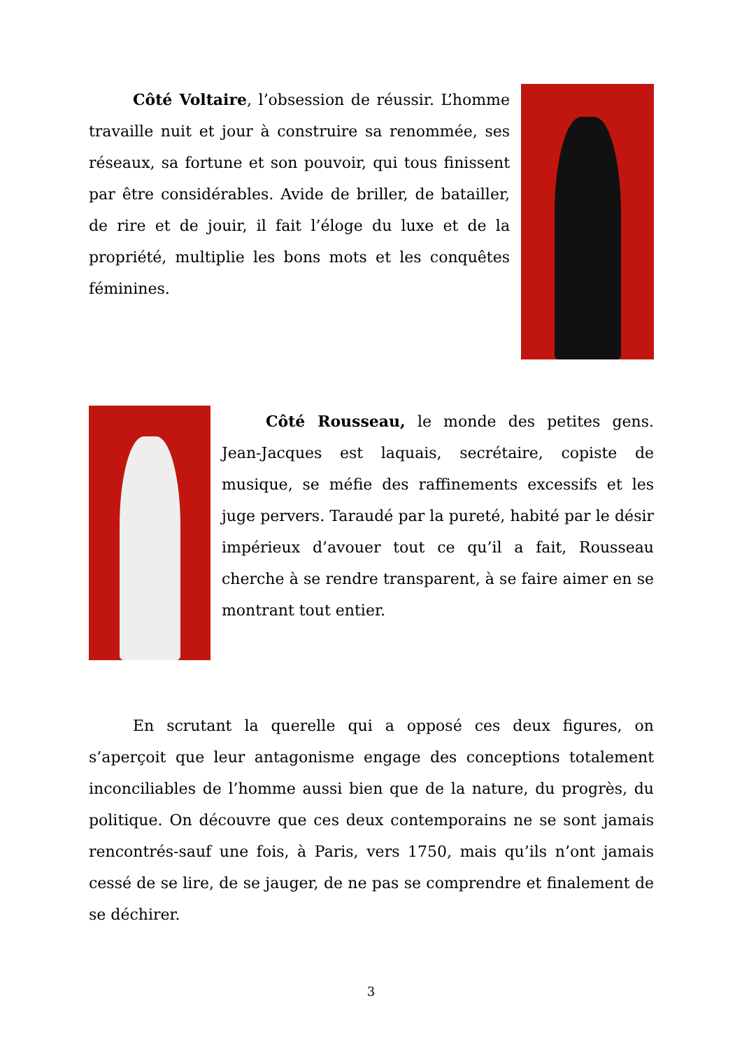Côté Voltaire, l’obsession de réussir. L’homme travaille nuit et jour à construire sa renommée, ses réseaux, sa fortune et son pouvoir, qui tous finissent par être considérables. Avide de briller, de batailler, de rire et de jouir, il fait l’éloge du luxe et de la propriété, multiplie les bons mots et les conquêtes féminines.
Côté Rousseau, le monde des petites gens. Jean-Jacques est laquais, secrétaire, copiste de musique, se méfie des raffinements excessifs et les juge pervers. Taraudé par la pureté, habité par le désir impérieux d’avouer tout ce qu’il a fait, Rousseau cherche à se rendre transparent, à se faire aimer en se montrant tout entier.
En scrutant la querelle qui a opposé ces deux figures, on s’aperçoit que leur antagonisme engage des conceptions totalement inconciliables de l’homme aussi bien que de la nature, du progrès, du politique. On découvre que ces deux contemporains ne se sont jamais rencontrés-sauf une fois, à Paris, vers 1750, mais qu’ils n’ont jamais cessé de se lire, de se jauger, de ne pas se comprendre et finalement de se déchirer.
3